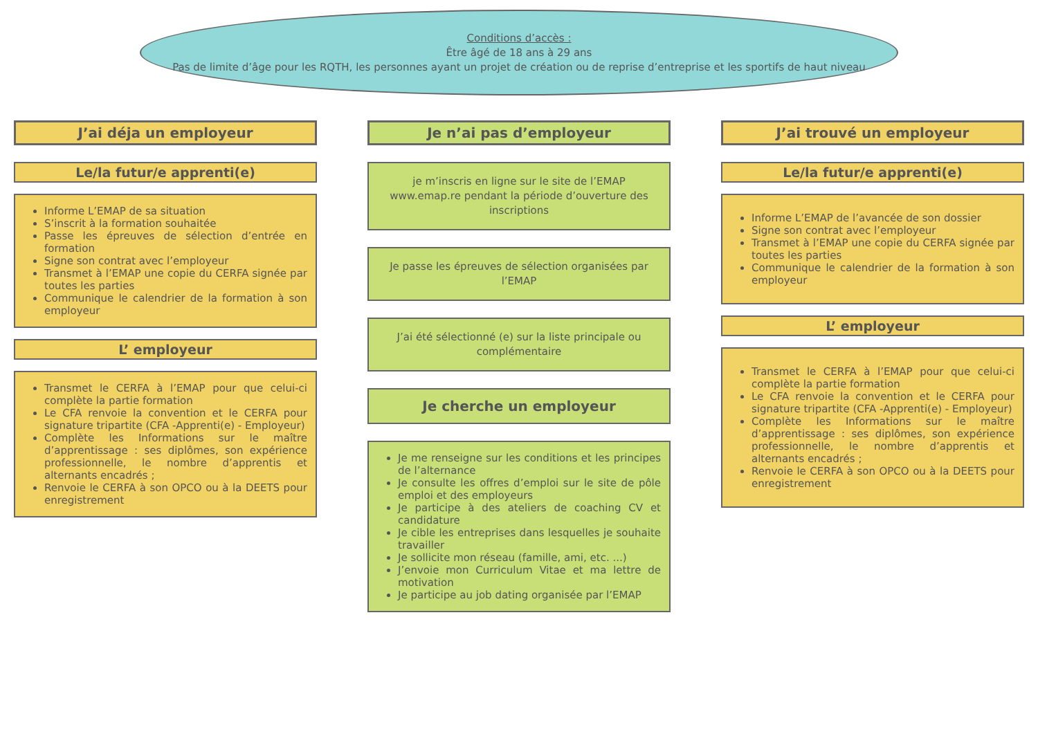Conditions d’accès :
Être âgé de 18 ans à 29 ans
Pas de limite d’âge pour les RQTH, les personnes ayant un projet de création ou de reprise d’entreprise et les sportifs de haut niveau
J’ai déja un employeur
Le/la futur/e apprenti(e)
Informe L’EMAP de sa situation
S’inscrit à la formation souhaitée
Passe les épreuves de sélection d’entrée en formation
Signe son contrat avec l’employeur
Transmet à l’EMAP une copie du CERFA signée par toutes les parties
Communique le calendrier de la formation à son employeur
L’ employeur
Transmet le CERFA à l’EMAP pour que celui-ci complète la partie formation
Le CFA renvoie la convention et le CERFA pour signature tripartite (CFA -Apprenti(e) - Employeur)
Complète les Informations sur le maître d’apprentissage : ses diplômes, son expérience professionnelle, le nombre d’apprentis et alternants encadrés ;
Renvoie le CERFA à son OPCO ou à la DEETS pour enregistrement
Je n’ai pas d’employeur
je m’inscris en ligne sur le site de l’EMAP www.emap.re pendant la période d’ouverture des inscriptions
Je passe les épreuves de sélection organisées par l’EMAP
J’ai été sélectionné (e) sur la liste principale ou complémentaire
Je cherche un employeur
Je me renseigne sur les conditions et les principes de l’alternance
Je consulte les offres d’emploi sur le site de pôle emploi et des employeurs
Je participe à des ateliers de coaching CV et candidature
Je cible les entreprises dans lesquelles je souhaite travailler
Je sollicite mon réseau (famille, ami, etc. ...)
J’envoie mon Curriculum Vitae et ma lettre de motivation
Je participe au job dating organisée par l’EMAP
J’ai trouvé un employeur
Le/la futur/e apprenti(e)
Informe L’EMAP de l’avancée de son dossier
Signe son contrat avec l’employeur
Transmet à l’EMAP une copie du CERFA signée par toutes les parties
Communique le calendrier de la formation à son employeur
L’ employeur
Transmet le CERFA à l’EMAP pour que celui-ci complète la partie formation
Le CFA renvoie la convention et le CERFA pour signature tripartite (CFA -Apprenti(e) - Employeur)
Complète les Informations sur le maître d’apprentissage : ses diplômes, son expérience professionnelle, le nombre d’apprentis et alternants encadrés ;
Renvoie le CERFA à son OPCO ou à la DEETS pour enregistrement